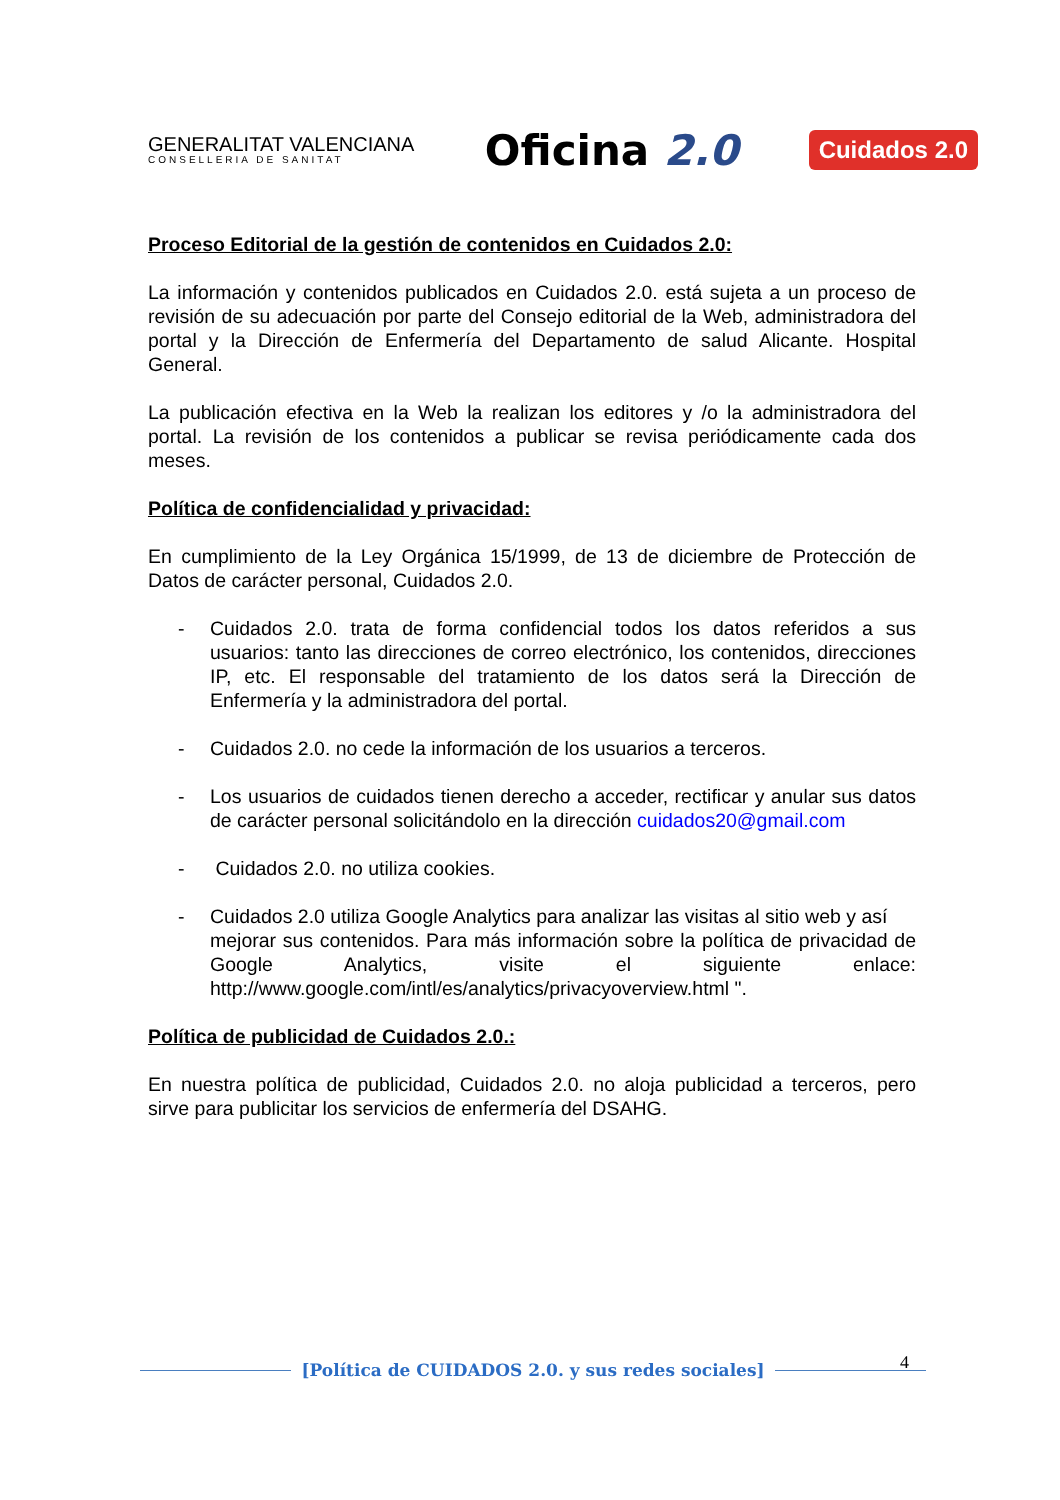GENERALITAT VALENCIANA
CONSELLERIA DE SANITAT
Oficina 2.0
Cuidados 2.0
Proceso Editorial de la gestión de contenidos en Cuidados 2.0:
La información y contenidos publicados en Cuidados 2.0. está sujeta a un proceso de revisión de su adecuación por parte del Consejo editorial de la Web, administradora del portal y la Dirección de Enfermería del Departamento de salud Alicante. Hospital General.
La publicación efectiva en la Web la realizan los editores y /o la administradora del portal. La revisión de los contenidos a publicar se revisa periódicamente cada dos meses.
Política de confidencialidad y privacidad:
En cumplimiento de la Ley Orgánica 15/1999, de 13 de diciembre de Protección de Datos de carácter personal, Cuidados 2.0.
- Cuidados 2.0. trata de forma confidencial todos los datos referidos a sus usuarios: tanto las direcciones de correo electrónico, los contenidos, direcciones IP, etc. El responsable del tratamiento de los datos será la Dirección de Enfermería y la administradora del portal.
- Cuidados 2.0. no cede la información de los usuarios a terceros.
- Los usuarios de cuidados tienen derecho a acceder, rectificar y anular sus datos de carácter personal solicitándolo en la dirección cuidados20@gmail.com
- Cuidados 2.0. no utiliza cookies.
- Cuidados 2.0 utiliza Google Analytics para analizar las visitas al sitio web y así
mejorar sus contenidos. Para más información sobre la política de privacidad de Google Analytics, visite el siguiente enlace: http://www.google.com/intl/es/analytics/privacyoverview.html ".
Política de publicidad de Cuidados 2.0.:
En nuestra política de publicidad, Cuidados 2.0. no aloja publicidad a terceros, pero sirve para publicitar los servicios de enfermería del DSAHG.
4
[Política de CUIDADOS 2.0. y sus redes sociales]